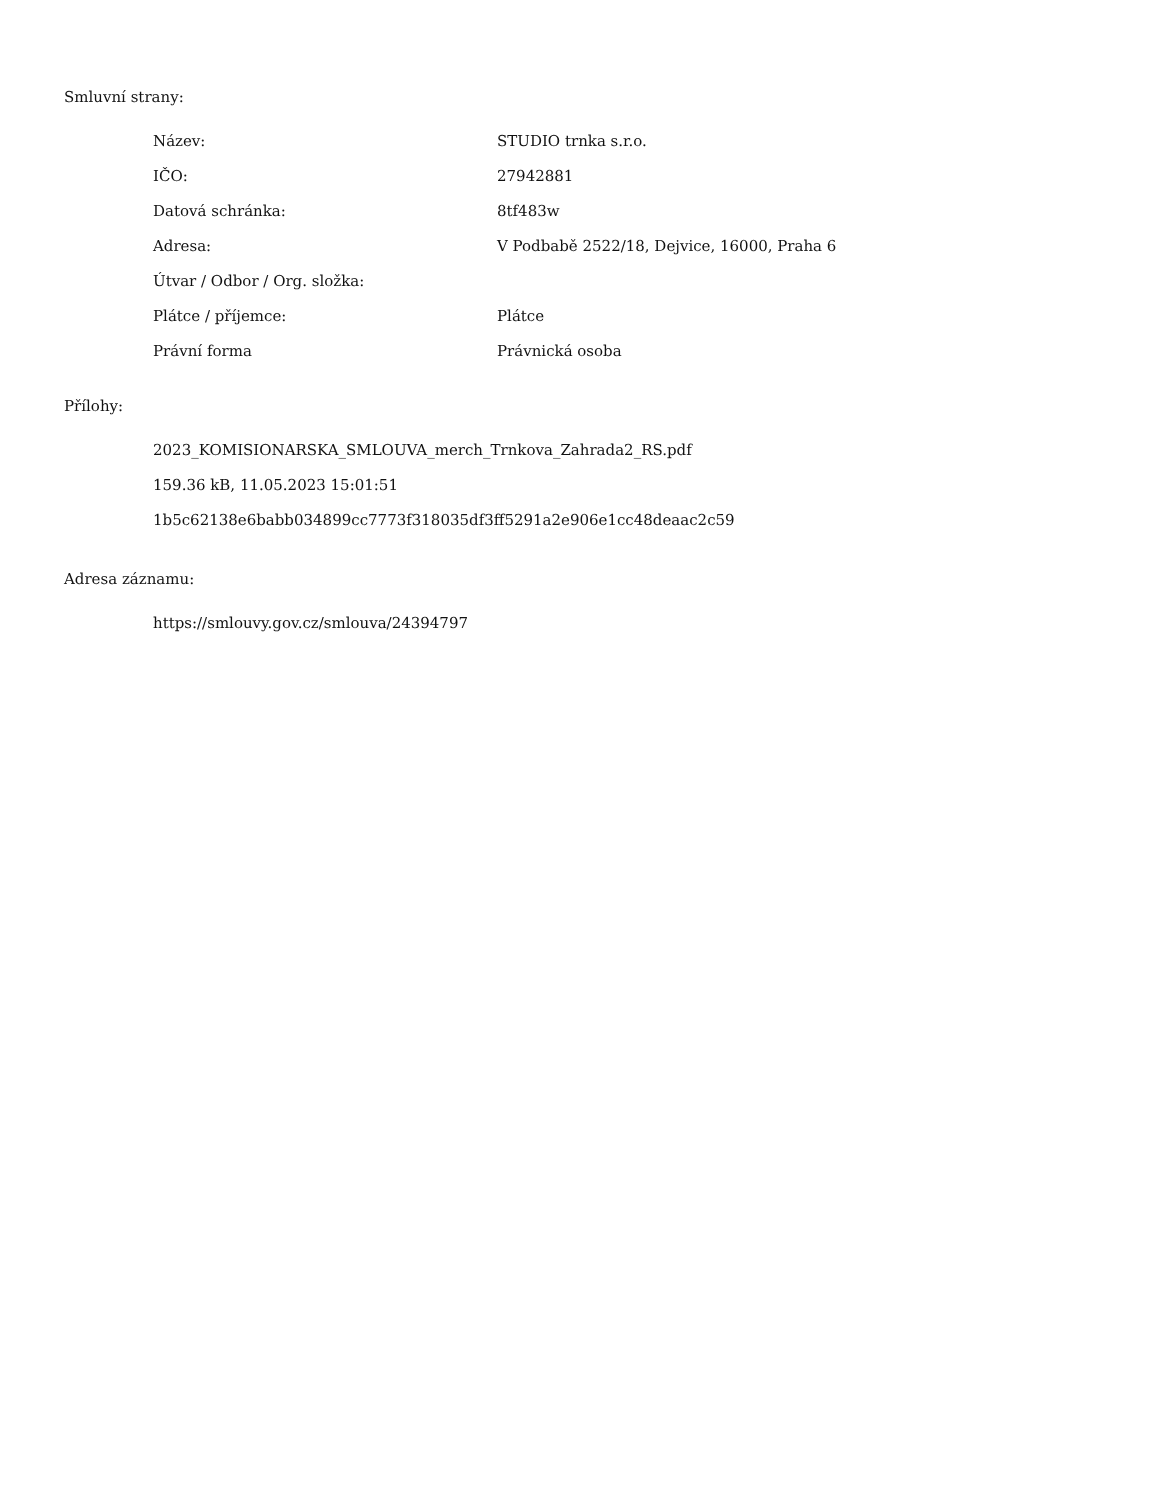Smluvní strany:
| Název: | STUDIO trnka s.r.o. |
| IČO: | 27942881 |
| Datová schránka: | 8tf483w |
| Adresa: | V Podbabě 2522/18, Dejvice, 16000, Praha 6 |
| Útvar / Odbor / Org. složka: | |
| Plátce / příjemce: | Plátce |
| Právní forma | Právnická osoba |
Přílohy:
2023_KOMISIONARSKA_SMLOUVA_merch_Trnkova_Zahrada2_RS.pdf
159.36 kB, 11.05.2023 15:01:51
1b5c62138e6babb034899cc7773f318035df3ff5291a2e906e1cc48deaac2c59
Adresa záznamu:
https://smlouvy.gov.cz/smlouva/24394797